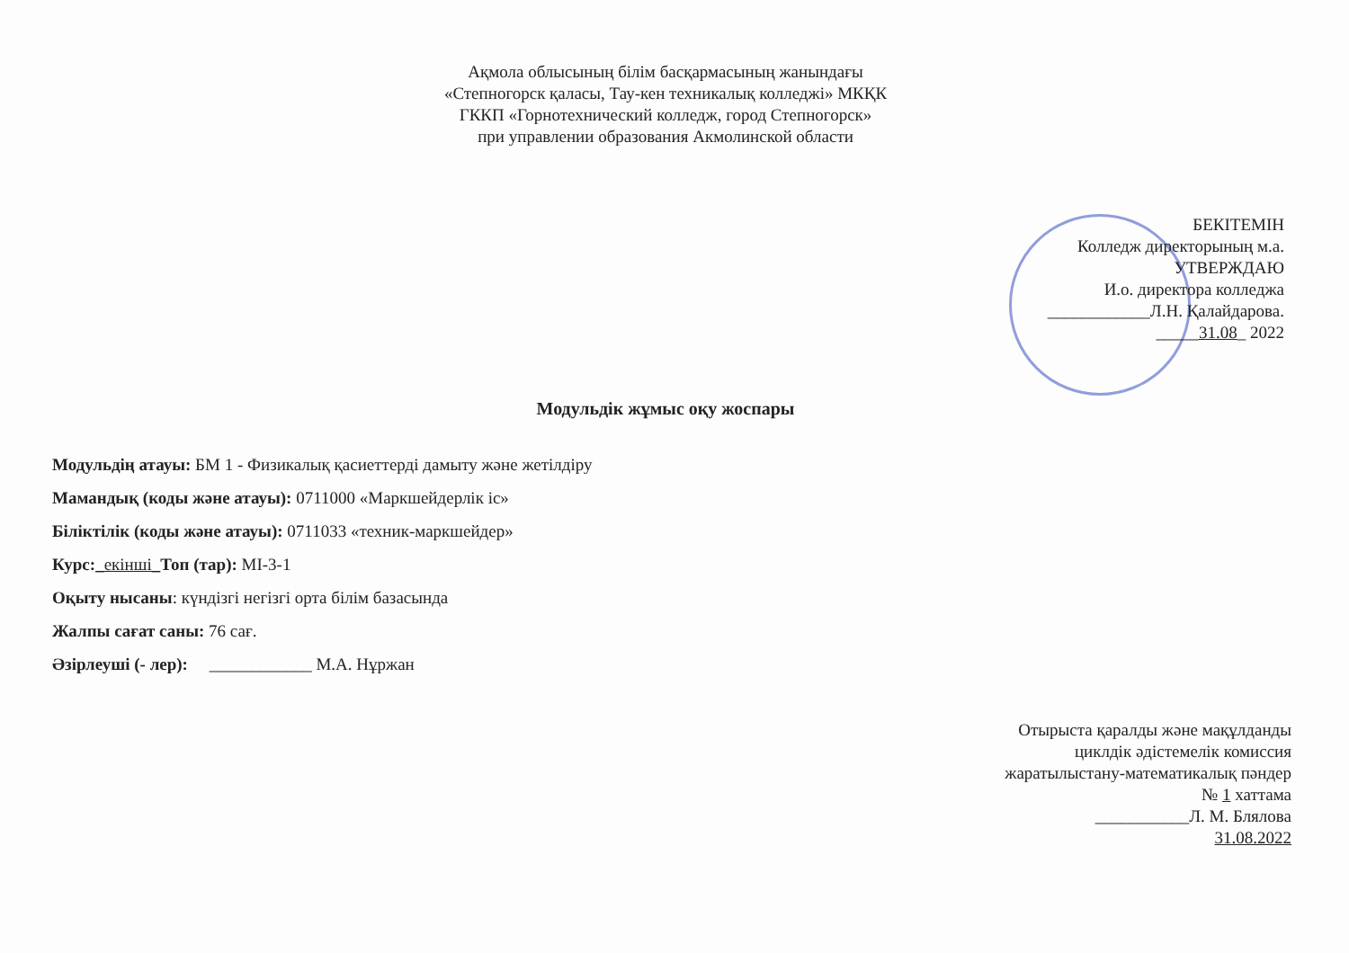Ақмола облысының білім басқармасының жанындағы
«Степногорск қаласы, Тау-кен техникалық колледжі» МКҚК
ГККП «Горнотехнический колледж, город Степногорск»
при управлении образования Акмолинской области
БЕКІТЕМІН
Колледж директорының м.а.
УТВЕРЖДАЮ
И.о. директора колледжа
____________Л.Н. Қалайдарова.
_____31.08_ 2022
Модульдік жұмыс оқу жоспары
Модульдің атауы: БМ 1 - Физикалық қасиеттерді дамыту және жетілдіру
Мамандық (коды және атауы): 0711000 «Маркшейдерлік іс»
Біліктілік (коды және атауы): 0711033 «техник-маркшейдер»
Курс:_екінші_Топ (тар): МІ-3-1
Оқыту нысаны: күндізгі негізгі орта білім базасында
Жалпы сағат саны: 76 сағ.
Әзірлеуші (- лер): ____________ М.А. Нұржан
Отырыста қаралды және мақұлданды
циклдік әдістемелік комиссия
жаратылыстану-математикалық пәндер
№ 1 хаттама
___________Л. М. Блялова
31.08.2022